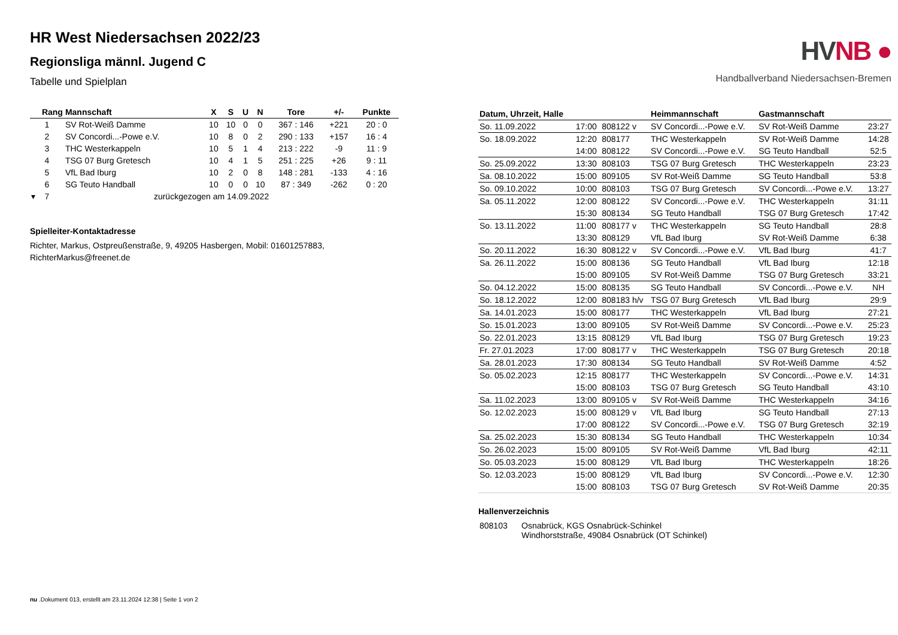HR West Niedersachsen 2022/23
Regionsliga männl. Jugend C
Tabelle und Spielplan
| Rang | Mannschaft | X | S | U | N | Tore | +/- | Punkte |
| --- | --- | --- | --- | --- | --- | --- | --- | --- |
| 1 | SV Rot-Weiß Damme | 10 | 10 | 0 | 0 | 367 : 146 | +221 | 20 : 0 |
| 2 | SV Concordi...-Powe e.V. | 10 | 8 | 0 | 2 | 290 : 133 | +157 | 16 : 4 |
| 3 | THC Westerkappeln | 10 | 5 | 1 | 4 | 213 : 222 | -9 | 11 : 9 |
| 4 | TSG 07 Burg Gretesch | 10 | 4 | 1 | 5 | 251 : 225 | +26 | 9 : 11 |
| 5 | VfL Bad Iburg | 10 | 2 | 0 | 8 | 148 : 281 | -133 | 4 : 16 |
| 6 | SG Teuto Handball | 10 | 0 | 0 | 10 | 87 : 349 | -262 | 0 : 20 |
| ▾ 7 | zurückgezogen am 14.09.2022 | | | | | | | |
Spielleiter-Kontaktadresse
Richter, Markus, Ostpreußenstraße, 9, 49205 Hasbergen, Mobil: 01601257883, RichterMarkus@freenet.de
HVNB ●
Handballverband Niedersachsen-Bremen
| Datum, Uhrzeit, Halle | | | Heimmannschaft | Gastmannschaft | |
| --- | --- | --- | --- | --- | --- |
| So. 11.09.2022 | 17:00 | 808122 v | SV Concordi...-Powe e.V. | SV Rot-Weiß Damme | 23:27 |
| So. 18.09.2022 | 12:20 | 808177 | THC Westerkappeln | SV Rot-Weiß Damme | 14:28 |
| | 14:00 | 808122 | SV Concordi...-Powe e.V. | SG Teuto Handball | 52:5 |
| So. 25.09.2022 | 13:30 | 808103 | TSG 07 Burg Gretesch | THC Westerkappeln | 23:23 |
| Sa. 08.10.2022 | 15:00 | 809105 | SV Rot-Weiß Damme | SG Teuto Handball | 53:8 |
| So. 09.10.2022 | 10:00 | 808103 | TSG 07 Burg Gretesch | SV Concordi...-Powe e.V. | 13:27 |
| Sa. 05.11.2022 | 12:00 | 808122 | SV Concordi...-Powe e.V. | THC Westerkappeln | 31:11 |
| | 15:30 | 808134 | SG Teuto Handball | TSG 07 Burg Gretesch | 17:42 |
| So. 13.11.2022 | 11:00 | 808177 v | THC Westerkappeln | SG Teuto Handball | 28:8 |
| | 13:30 | 808129 | VfL Bad Iburg | SV Rot-Weiß Damme | 6:38 |
| So. 20.11.2022 | 16:30 | 808122 v | SV Concordi...-Powe e.V. | VfL Bad Iburg | 41:7 |
| Sa. 26.11.2022 | 15:00 | 808136 | SG Teuto Handball | VfL Bad Iburg | 12:18 |
| | 15:00 | 809105 | SV Rot-Weiß Damme | TSG 07 Burg Gretesch | 33:21 |
| So. 04.12.2022 | 15:00 | 808135 | SG Teuto Handball | SV Concordi...-Powe e.V. | NH |
| So. 18.12.2022 | 12:00 | 808183 h/v | TSG 07 Burg Gretesch | VfL Bad Iburg | 29:9 |
| Sa. 14.01.2023 | 15:00 | 808177 | THC Westerkappeln | VfL Bad Iburg | 27:21 |
| So. 15.01.2023 | 13:00 | 809105 | SV Rot-Weiß Damme | SV Concordi...-Powe e.V. | 25:23 |
| So. 22.01.2023 | 13:15 | 808129 | VfL Bad Iburg | TSG 07 Burg Gretesch | 19:23 |
| Fr. 27.01.2023 | 17:00 | 808177 v | THC Westerkappeln | TSG 07 Burg Gretesch | 20:18 |
| Sa. 28.01.2023 | 17:30 | 808134 | SG Teuto Handball | SV Rot-Weiß Damme | 4:52 |
| So. 05.02.2023 | 12:15 | 808177 | THC Westerkappeln | SV Concordi...-Powe e.V. | 14:31 |
| | 15:00 | 808103 | TSG 07 Burg Gretesch | SG Teuto Handball | 43:10 |
| Sa. 11.02.2023 | 13:00 | 809105 v | SV Rot-Weiß Damme | THC Westerkappeln | 34:16 |
| So. 12.02.2023 | 15:00 | 808129 v | VfL Bad Iburg | SG Teuto Handball | 27:13 |
| | 17:00 | 808122 | SV Concordi...-Powe e.V. | TSG 07 Burg Gretesch | 32:19 |
| Sa. 25.02.2023 | 15:30 | 808134 | SG Teuto Handball | THC Westerkappeln | 10:34 |
| So. 26.02.2023 | 15:00 | 809105 | SV Rot-Weiß Damme | VfL Bad Iburg | 42:11 |
| So. 05.03.2023 | 15:00 | 808129 | VfL Bad Iburg | THC Westerkappeln | 18:26 |
| So. 12.03.2023 | 15:00 | 808129 | VfL Bad Iburg | SV Concordi...-Powe e.V. | 12:30 |
| | 15:00 | 808103 | TSG 07 Burg Gretesch | SV Rot-Weiß Damme | 20:35 |
Hallenverzeichnis
| 808103 | Osnabrück, KGS Osnabrück-Schinkel Windhorststraße, 49084 Osnabrück (OT Schinkel) |
nu .Dokument 013, erstellt am 23.11.2024 12:38 | Seite 1 von 2